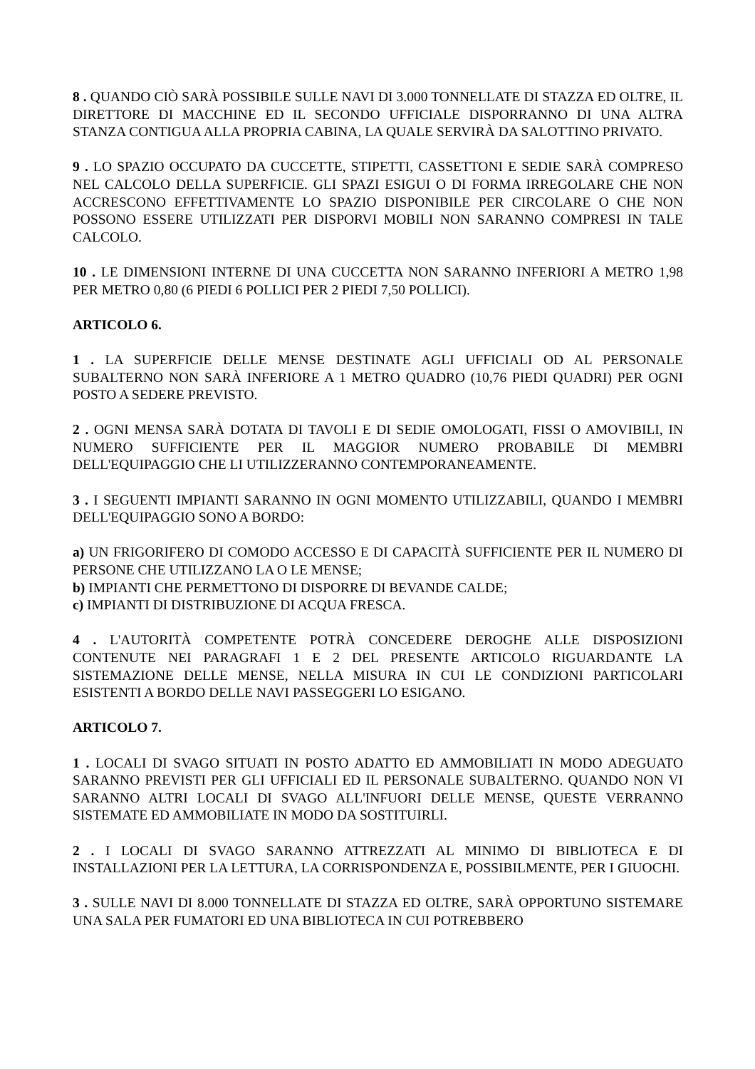8 . QUANDO CIÒ SARÀ POSSIBILE SULLE NAVI DI 3.000 TONNELLATE DI STAZZA ED OLTRE, IL DIRETTORE DI MACCHINE ED IL SECONDO UFFICIALE DISPORRANNO DI UNA ALTRA STANZA CONTIGUA ALLA PROPRIA CABINA, LA QUALE SERVIRÀ DA SALOTTINO PRIVATO.
9 . LO SPAZIO OCCUPATO DA CUCCETTE, STIPETTI, CASSETTONI E SEDIE SARÀ COMPRESO NEL CALCOLO DELLA SUPERFICIE. GLI SPAZI ESIGUI O DI FORMA IRREGOLARE CHE NON ACCRESCONO EFFETTIVAMENTE LO SPAZIO DISPONIBILE PER CIRCOLARE O CHE NON POSSONO ESSERE UTILIZZATI PER DISPORVI MOBILI NON SARANNO COMPRESI IN TALE CALCOLO.
10 . LE DIMENSIONI INTERNE DI UNA CUCCETTA NON SARANNO INFERIORI A METRO 1,98 PER METRO 0,80 (6 PIEDI 6 POLLICI PER 2 PIEDI 7,50 POLLICI).
ARTICOLO 6.
1 . LA SUPERFICIE DELLE MENSE DESTINATE AGLI UFFICIALI OD AL PERSONALE SUBALTERNO NON SARÀ INFERIORE A 1 METRO QUADRO (10,76 PIEDI QUADRI) PER OGNI POSTO A SEDERE PREVISTO.
2 . OGNI MENSA SARÀ DOTATA DI TAVOLI E DI SEDIE OMOLOGATI, FISSI O AMOVIBILI, IN NUMERO SUFFICIENTE PER IL MAGGIOR NUMERO PROBABILE DI MEMBRI DELL'EQUIPAGGIO CHE LI UTILIZZERANNO CONTEMPORANEAMENTE.
3 . I SEGUENTI IMPIANTI SARANNO IN OGNI MOMENTO UTILIZZABILI, QUANDO I MEMBRI DELL'EQUIPAGGIO SONO A BORDO:
a) UN FRIGORIFERO DI COMODO ACCESSO E DI CAPACITÀ SUFFICIENTE PER IL NUMERO DI PERSONE CHE UTILIZZANO LA O LE MENSE;
b) IMPIANTI CHE PERMETTONO DI DISPORRE DI BEVANDE CALDE;
c) IMPIANTI DI DISTRIBUZIONE DI ACQUA FRESCA.
4 . L'AUTORITÀ COMPETENTE POTRÀ CONCEDERE DEROGHE ALLE DISPOSIZIONI CONTENUTE NEI PARAGRAFI 1 E 2 DEL PRESENTE ARTICOLO RIGUARDANTE LA SISTEMAZIONE DELLE MENSE, NELLA MISURA IN CUI LE CONDIZIONI PARTICOLARI ESISTENTI A BORDO DELLE NAVI PASSEGGERI LO ESIGANO.
ARTICOLO 7.
1 . LOCALI DI SVAGO SITUATI IN POSTO ADATTO ED AMMOBILIATI IN MODO ADEGUATO SARANNO PREVISTI PER GLI UFFICIALI ED IL PERSONALE SUBALTERNO. QUANDO NON VI SARANNO ALTRI LOCALI DI SVAGO ALL'INFUORI DELLE MENSE, QUESTE VERRANNO SISTEMATE ED AMMOBILIATE IN MODO DA SOSTITUIRLI.
2 . I LOCALI DI SVAGO SARANNO ATTREZZATI AL MINIMO DI BIBLIOTECA E DI INSTALLAZIONI PER LA LETTURA, LA CORRISPONDENZA E, POSSIBILMENTE, PER I GIUOCHI.
3 . SULLE NAVI DI 8.000 TONNELLATE DI STAZZA ED OLTRE, SARÀ OPPORTUNO SISTEMARE UNA SALA PER FUMATORI ED UNA BIBLIOTECA IN CUI POTREBBERO